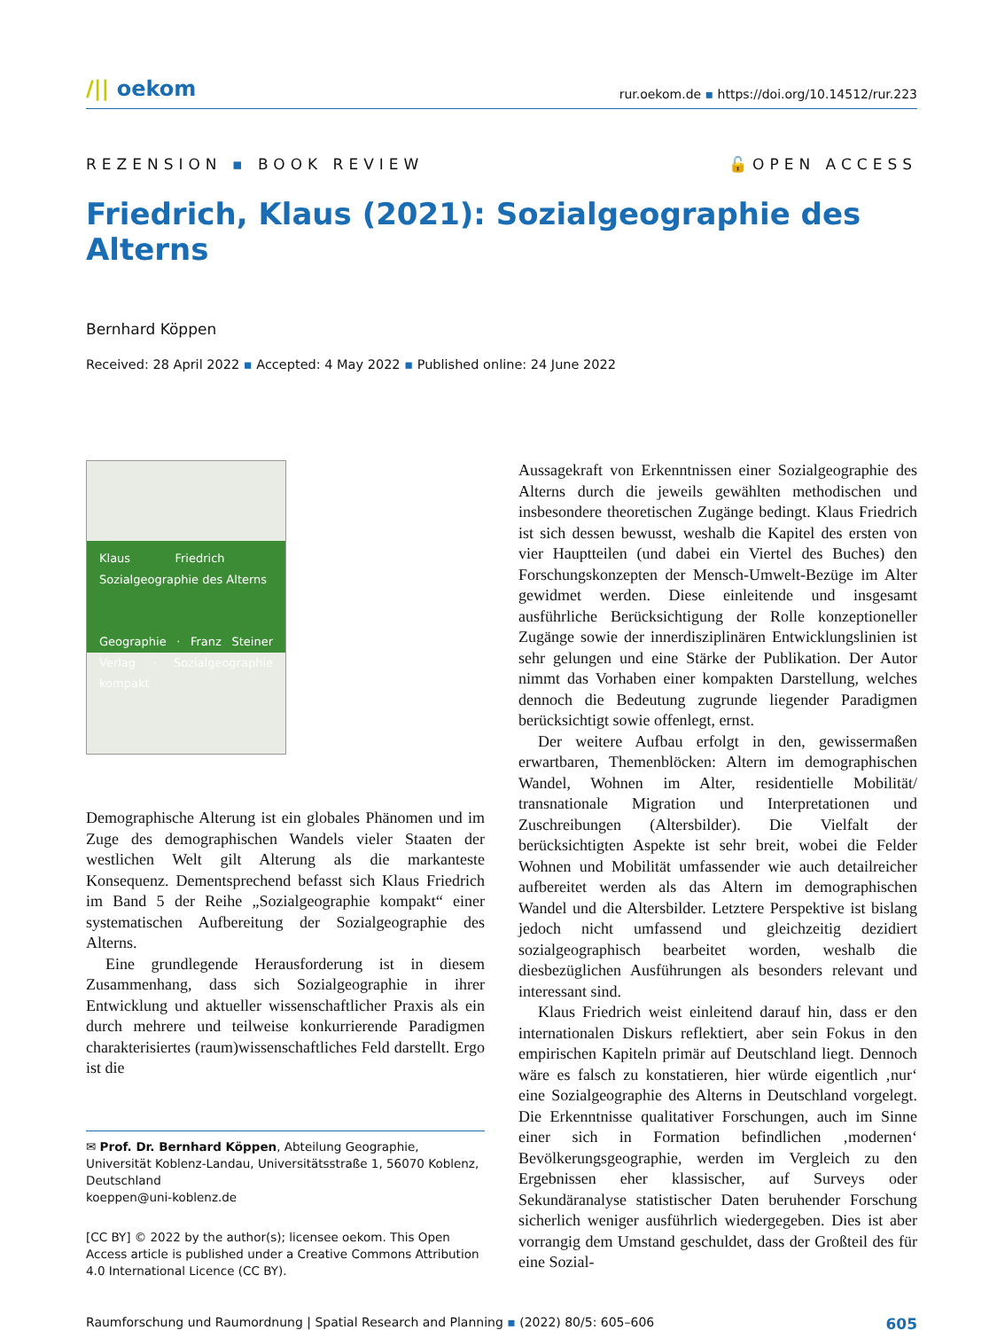/|| oekom
rur.oekom.de ▪ https://doi.org/10.14512/rur.223
REZENSION ▪ BOOK REVIEW 🔓OPEN ACCESS
Friedrich, Klaus (2021): Sozialgeographie des Alterns
Bernhard Köppen
Received: 28 April 2022 ▪ Accepted: 4 May 2022 ▪ Published online: 24 June 2022
Klaus Friedrich Sozialgeographie des Alterns
Geographie · Franz Steiner Verlag · Sozialgeographie kompakt
Demographische Alterung ist ein globales Phänomen und im Zuge des demographischen Wandels vieler Staaten der westlichen Welt gilt Alterung als die markanteste Konsequenz. Dementsprechend befasst sich Klaus Friedrich im Band 5 der Reihe „Sozialgeographie kompakt“ einer systematischen Aufbereitung der Sozialgeographie des Alterns.
Eine grundlegende Herausforderung ist in diesem Zusammenhang, dass sich Sozialgeographie in ihrer Entwicklung und aktueller wissenschaftlicher Praxis als ein durch mehrere und teilweise konkurrierende Paradigmen charakterisiertes (raum)wissenschaftliches Feld darstellt. Ergo ist die
✉ Prof. Dr. Bernhard Köppen, Abteilung Geographie, Universität Koblenz-Landau, Universitätsstraße 1, 56070 Koblenz, Deutschland
koeppen@uni-koblenz.de
[CC BY] © 2022 by the author(s); licensee oekom. This Open Access article is published under a Creative Commons Attribution 4.0 International Licence (CC BY).
Aussagekraft von Erkenntnissen einer Sozialgeographie des Alterns durch die jeweils gewählten methodischen und insbesondere theoretischen Zugänge bedingt. Klaus Friedrich ist sich dessen bewusst, weshalb die Kapitel des ersten von vier Hauptteilen (und dabei ein Viertel des Buches) den Forschungskonzepten der Mensch-Umwelt-Bezüge im Alter gewidmet werden. Diese einleitende und insgesamt ausführliche Berücksichtigung der Rolle konzeptioneller Zugänge sowie der innerdisziplinären Entwicklungslinien ist sehr gelungen und eine Stärke der Publikation. Der Autor nimmt das Vorhaben einer kompakten Darstellung, welches dennoch die Bedeutung zugrunde liegender Paradigmen berücksichtigt sowie offenlegt, ernst.
Der weitere Aufbau erfolgt in den, gewissermaßen erwartbaren, Themenblöcken: Altern im demographischen Wandel, Wohnen im Alter, residentielle Mobilität/ transnationale Migration und Interpretationen und Zuschreibungen (Altersbilder). Die Vielfalt der berücksichtigten Aspekte ist sehr breit, wobei die Felder Wohnen und Mobilität umfassender wie auch detailreicher aufbereitet werden als das Altern im demographischen Wandel und die Altersbilder. Letztere Perspektive ist bislang jedoch nicht umfassend und gleichzeitig dezidiert sozialgeographisch bearbeitet worden, weshalb die diesbezüglichen Ausführungen als besonders relevant und interessant sind.
Klaus Friedrich weist einleitend darauf hin, dass er den internationalen Diskurs reflektiert, aber sein Fokus in den empirischen Kapiteln primär auf Deutschland liegt. Dennoch wäre es falsch zu konstatieren, hier würde eigentlich ‚nur‘ eine Sozialgeographie des Alterns in Deutschland vorgelegt. Die Erkenntnisse qualitativer Forschungen, auch im Sinne einer sich in Formation befindlichen ‚modernen‘ Bevölkerungsgeographie, werden im Vergleich zu den Ergebnissen eher klassischer, auf Surveys oder Sekundäranalyse statistischer Daten beruhender Forschung sicherlich weniger ausführlich wiedergegeben. Dies ist aber vorrangig dem Umstand geschuldet, dass der Großteil des für eine Sozial-
Raumforschung und Raumordnung | Spatial Research and Planning ▪ (2022) 80/5: 605–606
605